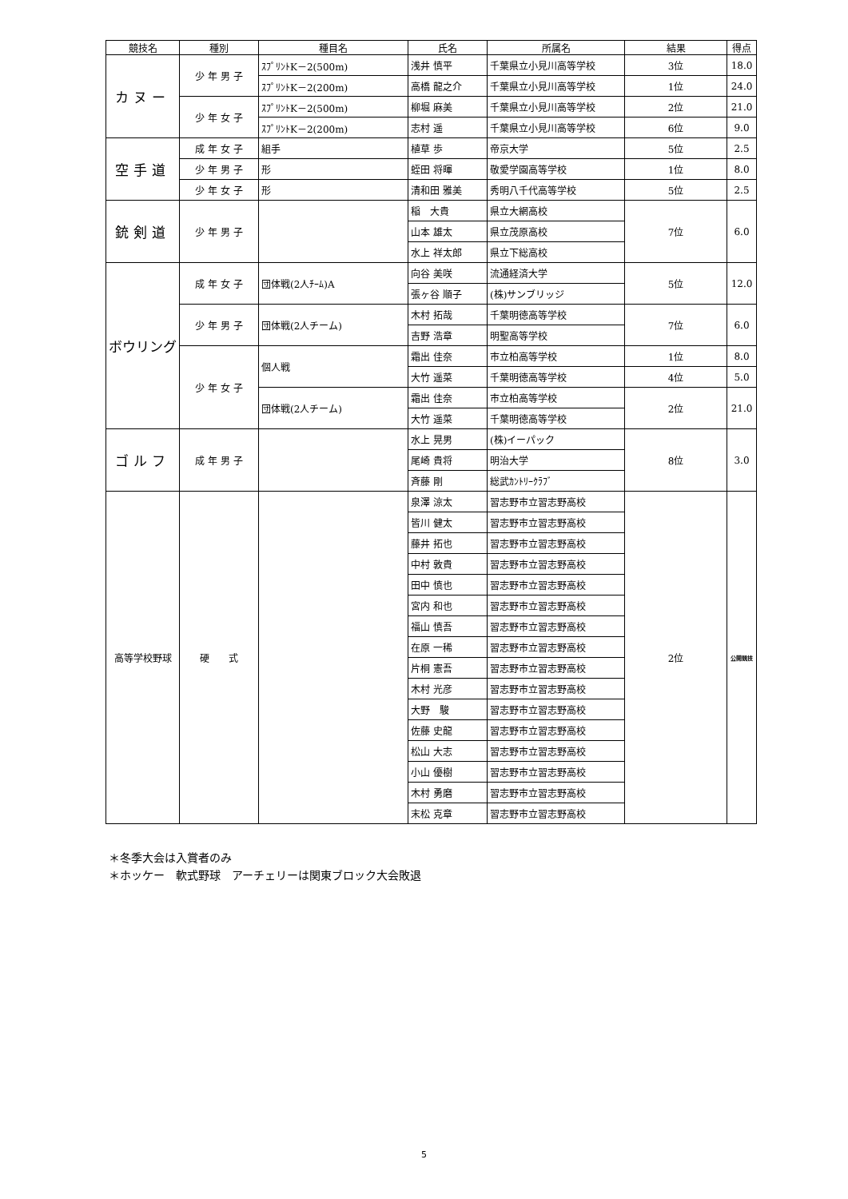| 競技名 | 種別 | 種目名 | 氏名 | 所属名 | 結果 | 得点 |
| --- | --- | --- | --- | --- | --- | --- |
| カヌー | 少 年 男 子 | ｽﾌﾟﾘﾝﾄK－2(500m) | 浅井 慎平 | 千葉県立小見川高等学校 | 3位 | 18.0 |
| | | ｽﾌﾟﾘﾝﾄK－2(200m) | 高橋 龍之介 | 千葉県立小見川高等学校 | 1位 | 24.0 |
| | 少 年 女 子 | ｽﾌﾟﾘﾝﾄK－2(500m) | 柳堀 麻美 | 千葉県立小見川高等学校 | 2位 | 21.0 |
| | | ｽﾌﾟﾘﾝﾄK－2(200m) | 志村 遥 | 千葉県立小見川高等学校 | 6位 | 9.0 |
| 空手道 | 成 年 女 子 | 組手 | 植草 歩 | 帝京大学 | 5位 | 2.5 |
| | 少 年 男 子 | 形 | 蛭田 将暉 | 敬愛学園高等学校 | 1位 | 8.0 |
| | 少 年 女 子 | 形 | 清和田 雅美 | 秀明八千代高等学校 | 5位 | 2.5 |
| 銃剣道 | 少 年 男 子 | | 稲 大貴 | 県立大網高校 | 7位 | 6.0 |
| | | | 山本 雄太 | 県立茂原高校 | | |
| | | | 水上 祥太郎 | 県立下総高校 | | |
| ボウリング | 成 年 女 子 | 団体戦(2人ﾁｰﾑ)A | 向谷 美咲 | 流通経済大学 | 5位 | 12.0 |
| | | | 張ヶ谷 順子 | (株)サンブリッジ | | |
| | 少 年 男 子 | 団体戦(2人チーム) | 木村 拓哉 | 千葉明徳高等学校 | 7位 | 6.0 |
| | | | 吉野 浩章 | 明聖高等学校 | | |
| | 少 年 女 子 | 個人戦 | 霜出 佳奈 | 市立柏高等学校 | 1位 | 8.0 |
| | | | 大竹 遥菜 | 千葉明徳高等学校 | 4位 | 5.0 |
| | | 団体戦(2人チーム) | 霜出 佳奈 | 市立柏高等学校 | 2位 | 21.0 |
| | | | 大竹 遥菜 | 千葉明徳高等学校 | | |
| ゴルフ | 成 年 男 子 | | 水上 晃男 | (株)イーパック | 8位 | 3.0 |
| | | | 尾崎 貴将 | 明治大学 | | |
| | | | 斉藤 剛 | 総武ｶﾝﾄﾘｰｸﾗﾌﾞ | | |
| 高等学校野球 | 硬 式 | | 泉澤 涼太 | 習志野市立習志野高校 | 2位 | 公開競技 |
| | | | 皆川 健太 | 習志野市立習志野高校 | | |
| | | | 藤井 拓也 | 習志野市立習志野高校 | | |
| | | | 中村 敦貴 | 習志野市立習志野高校 | | |
| | | | 田中 慎也 | 習志野市立習志野高校 | | |
| | | | 宮内 和也 | 習志野市立習志野高校 | | |
| | | | 福山 慎吾 | 習志野市立習志野高校 | | |
| | | | 在原 一稀 | 習志野市立習志野高校 | | |
| | | | 片桐 憲吾 | 習志野市立習志野高校 | | |
| | | | 木村 光彦 | 習志野市立習志野高校 | | |
| | | | 大野 駿 | 習志野市立習志野高校 | | |
| | | | 佐藤 史龍 | 習志野市立習志野高校 | | |
| | | | 松山 大志 | 習志野市立習志野高校 | | |
| | | | 小山 優樹 | 習志野市立習志野高校 | | |
| | | | 木村 勇磨 | 習志野市立習志野高校 | | |
| | | | 末松 克章 | 習志野市立習志野高校 | | |
＊冬季大会は入賞者のみ
＊ホッケー　軟式野球　アーチェリーは関東ブロック大会敗退
5